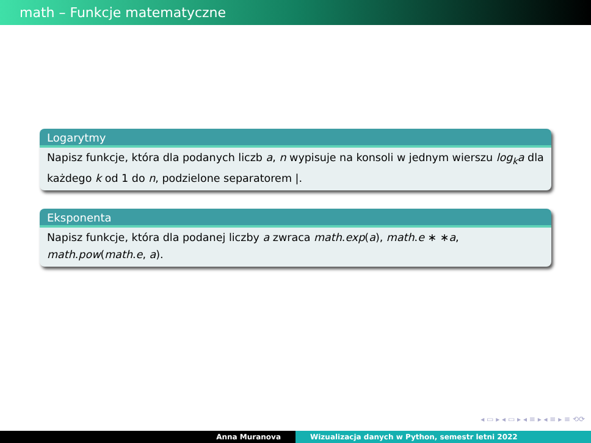math – Funkcje matematyczne
Logarytmy
Napisz funkcje, która dla podanych liczb a, n wypisuje na konsoli w jednym wierszu log<sub>k</sub>a dla każdego k od 1 do n, podzielone separatorem |.
Eksponenta
Napisz funkcje, która dla podanej liczby a zwraca math.exp(a), math.e ∗ ∗a, math.pow(math.e, a).
◂ ▭ ▸ ◂ ▭ ▸ ◂ ≡ ▸ ◂ ≡ ▸ ≡ ⟲⟳
Anna Muranova Wizualizacja danych w Python, semestr letni 2022